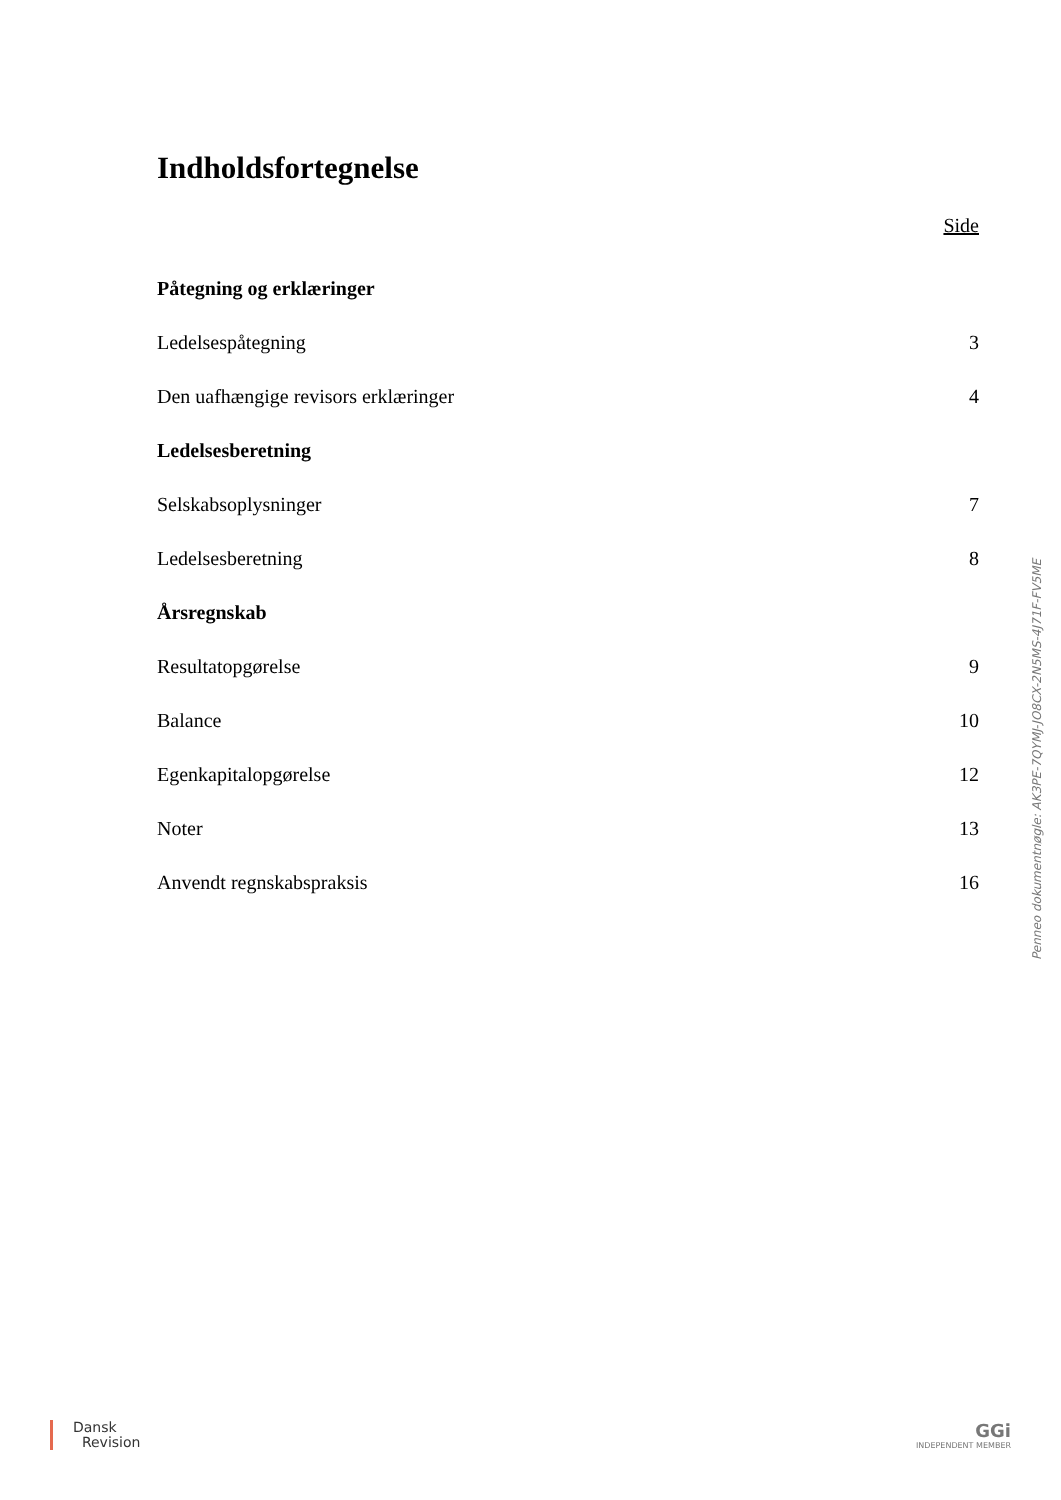Indholdsfortegnelse
Side
Påtegning og erklæringer
Ledelsespåtegning 3
Den uafhængige revisors erklæringer 4
Ledelsesberetning
Selskabsoplysninger 7
Ledelsesberetning 8
Årsregnskab
Resultatopgørelse 9
Balance 10
Egenkapitalopgørelse 12
Noter 13
Anvendt regnskabspraksis 16
Penneo dokumentnøgle: AK3PE-7QYMJ-JO8CX-2N5MS-4J71F-FV5ME
Dansk
Revision
GGi
INDEPENDENT MEMBER